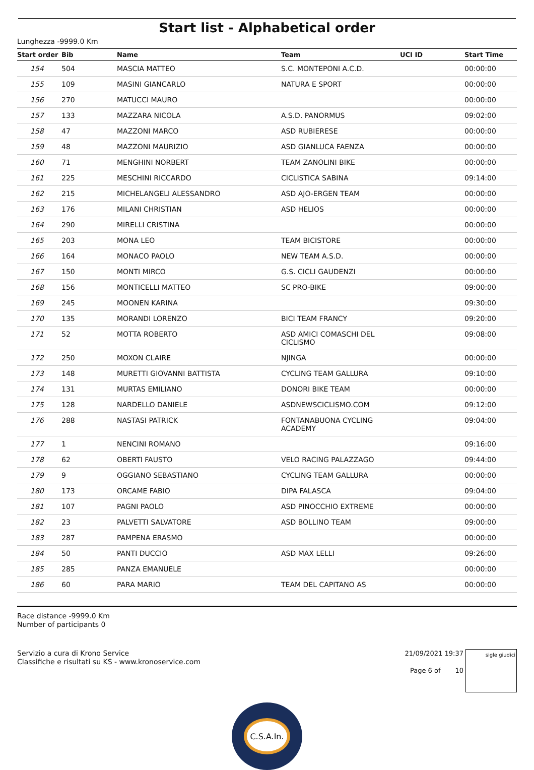Start list - Alphabetical order
Lunghezza -9999.0 Km
| Start order | Bib | Name | Team | UCI ID | Start Time |
| --- | --- | --- | --- | --- | --- |
| 154 | 504 | MASCIA MATTEO | S.C. MONTEPONI A.C.D. | | 00:00:00 |
| 155 | 109 | MASINI GIANCARLO | NATURA E SPORT | | 00:00:00 |
| 156 | 270 | MATUCCI MAURO | | | 00:00:00 |
| 157 | 133 | MAZZARA NICOLA | A.S.D. PANORMUS | | 09:02:00 |
| 158 | 47 | MAZZONI MARCO | ASD RUBIERESE | | 00:00:00 |
| 159 | 48 | MAZZONI MAURIZIO | ASD GIANLUCA FAENZA | | 00:00:00 |
| 160 | 71 | MENGHINI NORBERT | TEAM ZANOLINI BIKE | | 00:00:00 |
| 161 | 225 | MESCHINI RICCARDO | CICLISTICA SABINA | | 09:14:00 |
| 162 | 215 | MICHELANGELI ALESSANDRO | ASD AJO-ERGEN TEAM | | 00:00:00 |
| 163 | 176 | MILANI CHRISTIAN | ASD HELIOS | | 00:00:00 |
| 164 | 290 | MIRELLI CRISTINA | | | 00:00:00 |
| 165 | 203 | MONA LEO | TEAM BICISTORE | | 00:00:00 |
| 166 | 164 | MONACO PAOLO | NEW TEAM A.S.D. | | 00:00:00 |
| 167 | 150 | MONTI MIRCO | G.S. CICLI GAUDENZI | | 00:00:00 |
| 168 | 156 | MONTICELLI MATTEO | SC PRO-BIKE | | 09:00:00 |
| 169 | 245 | MOONEN KARINA | | | 09:30:00 |
| 170 | 135 | MORANDI LORENZO | BICI TEAM FRANCY | | 09:20:00 |
| 171 | 52 | MOTTA ROBERTO | ASD AMICI COMASCHI DEL CICLISMO | | 09:08:00 |
| 172 | 250 | MOXON CLAIRE | NJINGA | | 00:00:00 |
| 173 | 148 | MURETTI GIOVANNI BATTISTA | CYCLING TEAM GALLURA | | 09:10:00 |
| 174 | 131 | MURTAS EMILIANO | DONORI BIKE TEAM | | 00:00:00 |
| 175 | 128 | NARDELLO DANIELE | ASDNEWSCICLISMO.COM | | 09:12:00 |
| 176 | 288 | NASTASI PATRICK | FONTANABUONA CYCLING ACADEMY | | 09:04:00 |
| 177 | 1 | NENCINI ROMANO | | | 09:16:00 |
| 178 | 62 | OBERTI FAUSTO | VELO RACING PALAZZAGO | | 09:44:00 |
| 179 | 9 | OGGIANO SEBASTIANO | CYCLING TEAM GALLURA | | 00:00:00 |
| 180 | 173 | ORCAME FABIO | DIPA FALASCA | | 09:04:00 |
| 181 | 107 | PAGNI PAOLO | ASD PINOCCHIO EXTREME | | 00:00:00 |
| 182 | 23 | PALVETTI SALVATORE | ASD BOLLINO TEAM | | 09:00:00 |
| 183 | 287 | PAMPENA ERASMO | | | 00:00:00 |
| 184 | 50 | PANTI DUCCIO | ASD MAX LELLI | | 09:26:00 |
| 185 | 285 | PANZA EMANUELE | | | 00:00:00 |
| 186 | 60 | PARA MARIO | TEAM DEL CAPITANO AS | | 00:00:00 |
Race distance -9999.0 Km
Number of participants 0
Servizio a cura di Krono Service
Classifiche e risultati su KS - www.kronoservice.com
21/09/2021 19:37
Page 6 of 10
sigle giudici
C.S.A.In.